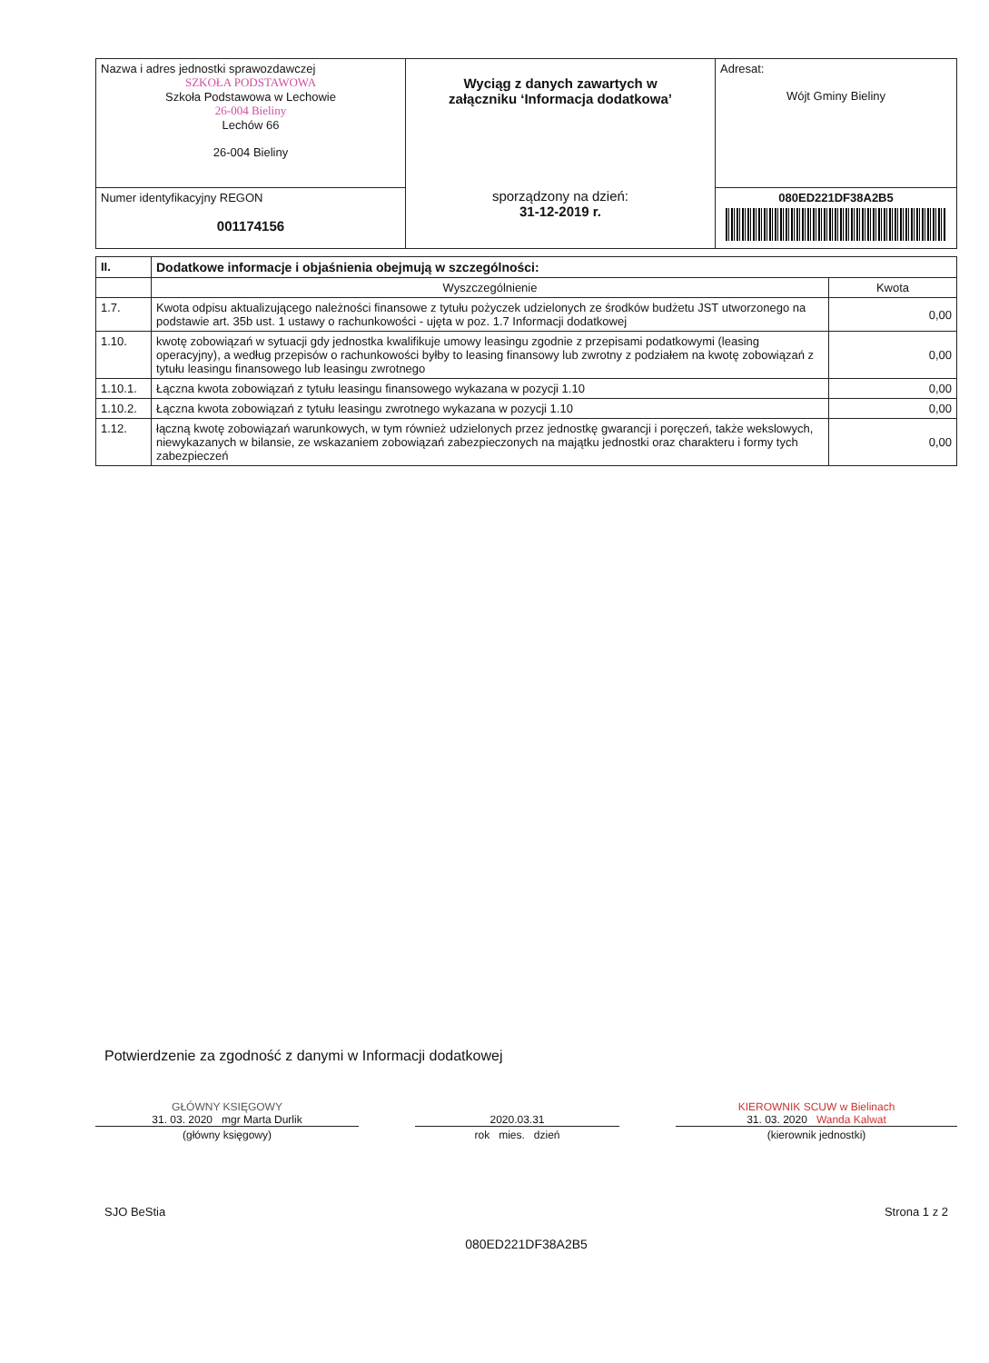| Nazwa i adres jednostki sprawozdawczej SZKOŁA PODSTAWOWA Szkoła Podstawowa w Lechowie 26-004 Bieliny Lechów 66 26-004 Bieliny | Wyciąg z danych zawartych w załączniku ‘Informacja dodatkowa’ sporządzony na dzień: 31-12-2019 r. | Adresat: Wójt Gminy Bieliny |
| Numer identyfikacyjny REGON 001174156 | | 080ED221DF38A2B5 |
| II. | Dodatkowe informacje i objaśnienia obejmują w szczególności: | |
| | Wyszczególnienie | Kwota |
| 1.7. | Kwota odpisu aktualizującego należności finansowe z tytułu pożyczek udzielonych ze środków budżetu JST utworzonego na podstawie art. 35b ust. 1 ustawy o rachunkowości - ujęta w poz. 1.7 Informacji dodatkowej | 0,00 |
| 1.10. | kwotę zobowiązań w sytuacji gdy jednostka kwalifikuje umowy leasingu zgodnie z przepisami podatkowymi (leasing operacyjny), a według przepisów o rachunkowości byłby to leasing finansowy lub zwrotny z podziałem na kwotę zobowiązań z tytułu leasingu finansowego lub leasingu zwrotnego | 0,00 |
| 1.10.1. | Łączna kwota zobowiązań z tytułu leasingu finansowego wykazana w pozycji 1.10 | 0,00 |
| 1.10.2. | Łączna kwota zobowiązań z tytułu leasingu zwrotnego wykazana w pozycji 1.10 | 0,00 |
| 1.12. | łączną kwotę zobowiązań warunkowych, w tym również udzielonych przez jednostkę gwarancji i poręczeń, także wekslowych, niewykazanych w bilansie, ze wskazaniem zobowiązań zabezpieczonych na majątku jednostki oraz charakteru i formy tych zabezpieczeń | 0,00 |
Potwierdzenie za zgodność z danymi w Informacji dodatkowej
GŁÓWNY KSIĘGOWY
31. 03. 2020 mgr Marta Durlik
(główny księgowy)
2020.03.31
rok mies. dzień
KIEROWNIK SCUW w Bielinach
31. 03. 2020 Wanda Kalwat
(kierownik jednostki)
SJO BeStia Strona 1 z 2
080ED221DF38A2B5